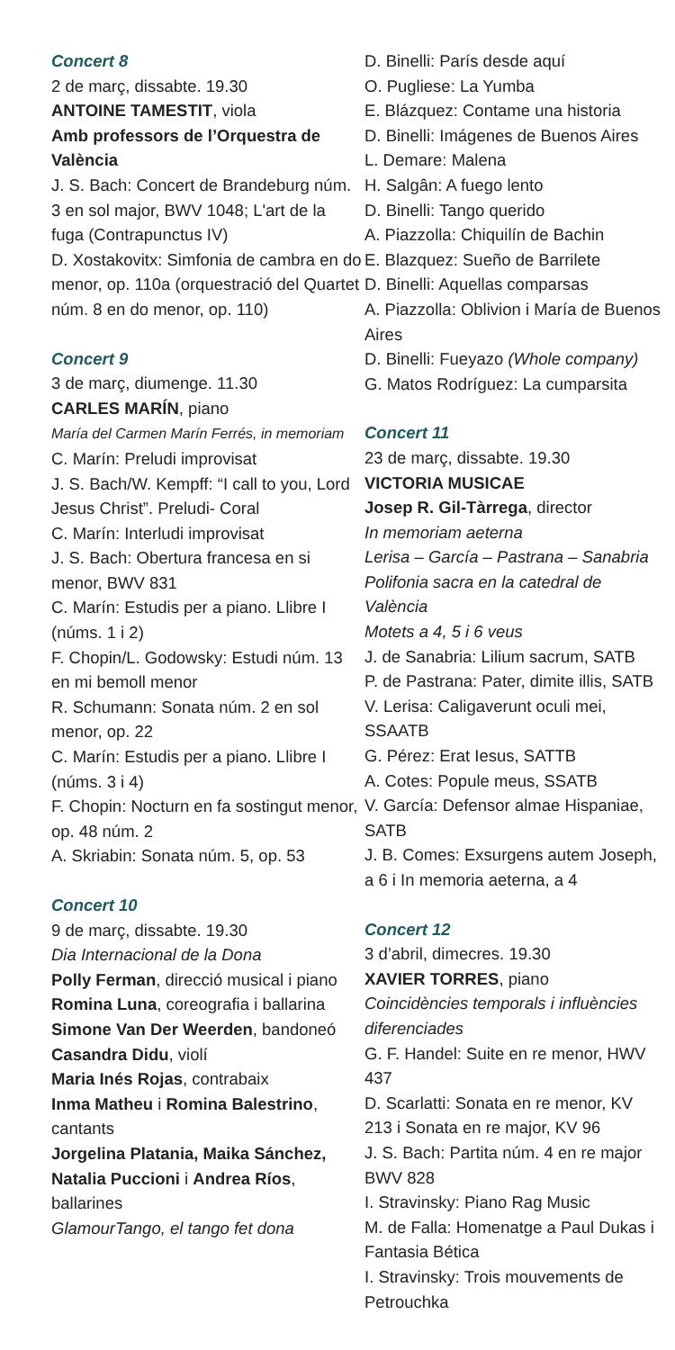Concert 8
2 de març, dissabte. 19.30
ANTOINE TAMESTIT, viola
Amb professors de l’Orquestra de València
J. S. Bach: Concert de Brandeburg núm. 3 en sol major, BWV 1048; L'art de la fuga (Contrapunctus IV)
D. Xostakovitx: Simfonia de cambra en do menor, op. 110a (orquestració del Quartet núm. 8 en do menor, op. 110)
Concert 9
3 de març, diumenge. 11.30
CARLES MARÍN, piano
María del Carmen Marín Ferrés, in memoriam
C. Marín: Preludi improvisat
J. S. Bach/W. Kempff: “I call to you, Lord Jesus Christ”. Preludi- Coral
C. Marín: Interludi improvisat
J. S. Bach: Obertura francesa en si menor, BWV 831
C. Marín: Estudis per a piano. Llibre I (núms. 1 i 2)
F. Chopin/L. Godowsky: Estudi núm. 13 en mi bemoll menor
R. Schumann: Sonata núm. 2 en sol menor, op. 22
C. Marín: Estudis per a piano. Llibre I (núms. 3 i 4)
F. Chopin: Nocturn en fa sostingut menor, op. 48 núm. 2
A. Skriabin: Sonata núm. 5, op. 53
Concert 10
9 de març, dissabte. 19.30
Dia Internacional de la Dona
Polly Ferman, direcció musical i piano
Romina Luna, coreografia i ballarina
Simone Van Der Weerden, bandoneó
Casandra Didu, violí
Maria Inés Rojas, contrabaix
Inma Matheu i Romina Balestrino, cantants
Jorgelina Platania, Maika Sánchez, Natalia Puccioni i Andrea Ríos, ballarines
GlamourTango, el tango fet dona
D. Binelli: París desde aquí
O. Pugliese: La Yumba
E. Blázquez: Contame una historia
D. Binelli: Imágenes de Buenos Aires
L. Demare: Malena
H. Salgân: A fuego lento
D. Binelli: Tango querido
A. Piazzolla: Chiquilín de Bachin
E. Blazquez: Sueño de Barrilete
D. Binelli: Aquellas comparsas
A. Piazzolla: Oblivion i María de Buenos Aires
D. Binelli: Fueyazo (Whole company)
G. Matos Rodríguez: La cumparsita
Concert 11
23 de març, dissabte. 19.30
VICTORIA MUSICAE
Josep R. Gil-Tàrrega, director
In memoriam aeterna
Lerisa – García – Pastrana – Sanabria
Polifonia sacra en la catedral de València
Motets a 4, 5 i 6 veus
J. de Sanabria: Lilium sacrum, SATB
P. de Pastrana: Pater, dimite illis, SATB
V. Lerisa: Caligaverunt oculi mei, SSAATB
G. Pérez: Erat Iesus, SATTB
A. Cotes: Popule meus, SSATB
V. García: Defensor almae Hispaniae, SATB
J. B. Comes: Exsurgens autem Joseph, a 6 i In memoria aeterna, a 4
Concert 12
3 d’abril, dimecres. 19.30
XAVIER TORRES, piano
Coincidències temporals i influències diferenciades
G. F. Handel: Suite en re menor, HWV 437
D. Scarlatti: Sonata en re menor, KV 213 i Sonata en re major, KV 96
J. S. Bach: Partita núm. 4 en re major BWV 828
I. Stravinsky: Piano Rag Music
M. de Falla: Homenatge a Paul Dukas i Fantasia Bética
I. Stravinsky: Trois mouvements de Petrouchka